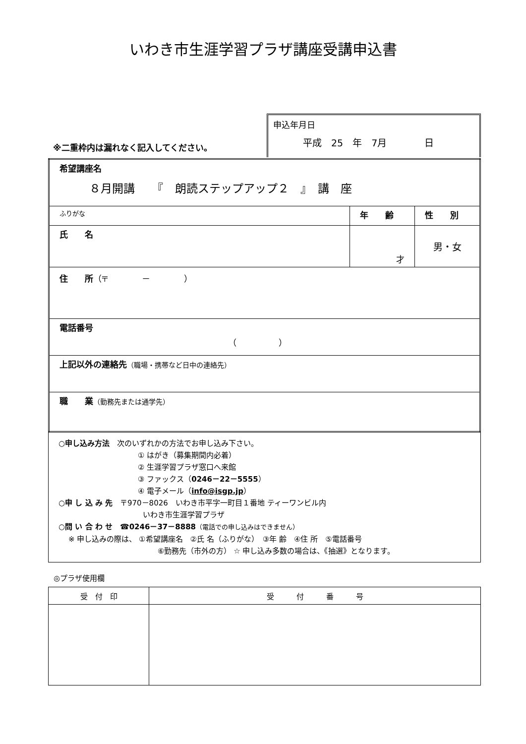いわき市生涯学習プラザ講座受講申込書
※二重枠内は漏れなく記入してください。
申込年月日
平成　25　年　7月　　　　日
| 希望講座名 ８月開講 『 朗読ステップアップ２ 』 講 座 | | |
| ふりがな | 年 齢 | 性 別 |
| 氏 名 | 才 | 男・女 |
| 住 所 （〒 － ） | | |
| 電話番号 （ ） | | |
| 上記以外の連絡先 （職場・携帯など日中の連絡先） | | |
| 職 業 （勤務先または通学先） | | |
○申し込み方法　次のいずれかの方法でお申し込み下さい。
① はがき（募集期間内必着）
② 生涯学習プラザ窓口へ来館
③ ファックス（0246－22－5555）
④ 電子メール（info@isgp.jp）
○申 し 込 み 先　〒970－8026　いわき市平字一町目１番地 ティーワンビル内
いわき市生涯学習プラザ
○問 い 合 わ せ　☎0246－37－8888（電話での申し込みはできません）
※ 申し込みの際は、 ①希望講座名　②氏 名（ふりがな）　③年 齢　④住 所　⑤電話番号
⑥勤務先（市外の方） ☆ 申し込み多数の場合は、《抽選》となります。
◎プラザ使用欄
| 受 付 印 | 受 付 番 号 |
| --- | --- |